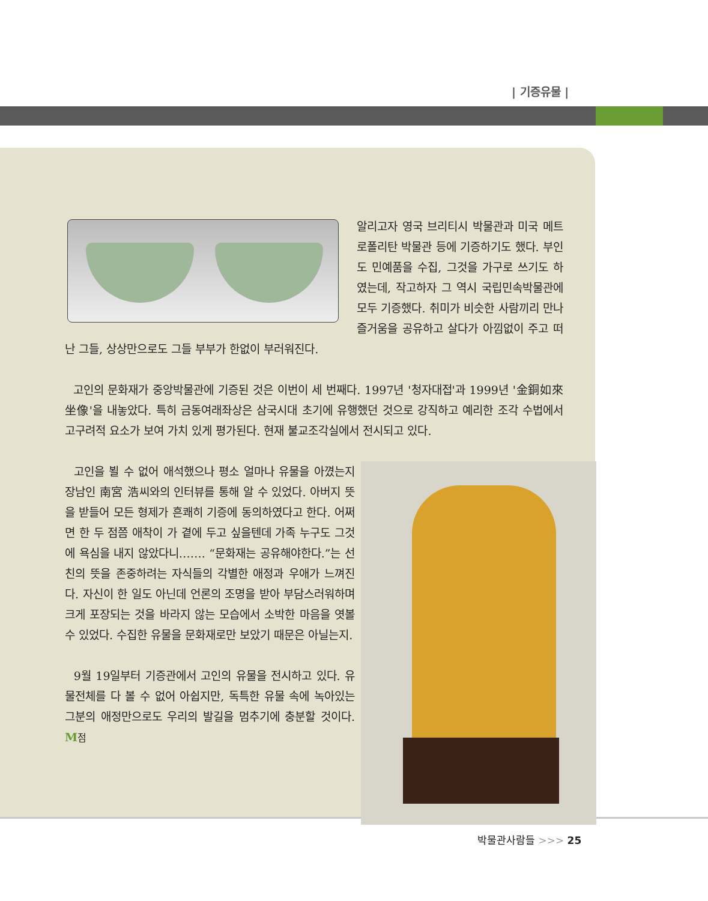| 기증유물 |
알리고자 영국 브리티시 박물관과 미국 메트로폴리탄 박물관 등에 기증하기도 했다. 부인도 민예품을 수집, 그것을 가구로 쓰기도 하였는데, 작고하자 그 역시 국립민속박물관에 모두 기증했다. 취미가 비슷한 사람끼리 만나 즐거움을 공유하고 살다가 아낌없이 주고 떠난 그들, 상상만으로도 그들 부부가 한없이 부러워진다.
고인의 문화재가 중앙박물관에 기증된 것은 이번이 세 번째다. 1997년 '청자대접'과 1999년 '金銅如來坐像'을 내놓았다. 특히 금동여래좌상은 삼국시대 초기에 유행했던 것으로 강직하고 예리한 조각 수법에서 고구려적 요소가 보여 가치 있게 평가된다. 현재 불교조각실에서 전시되고 있다.
고인을 뵐 수 없어 애석했으나 평소 얼마나 유물을 아꼈는지 장남인 南宮 浩씨와의 인터뷰를 통해 알 수 있었다. 아버지 뜻을 받들어 모든 형제가 흔쾌히 기증에 동의하였다고 한다. 어쩌면 한 두 점쯤 애착이 가 곁에 두고 싶을텐데 가족 누구도 그것에 욕심을 내지 않았다니……. “문화재는 공유해야한다.”는 선친의 뜻을 존중하려는 자식들의 각별한 애정과 우애가 느껴진다. 자신이 한 일도 아닌데 언론의 조명을 받아 부담스러워하며 크게 포장되는 것을 바라지 않는 모습에서 소박한 마음을 엿볼 수 있었다. 수집한 유물을 문화재로만 보았기 때문은 아닐는지.
9월 19일부터 기증관에서 고인의 유물을 전시하고 있다. 유물전체를 다 볼 수 없어 아쉽지만, 독특한 유물 속에 녹아있는 그분의 애정만으로도 우리의 발길을 멈추기에 충분할 것이다. M점
박물관사람들 >>> 25